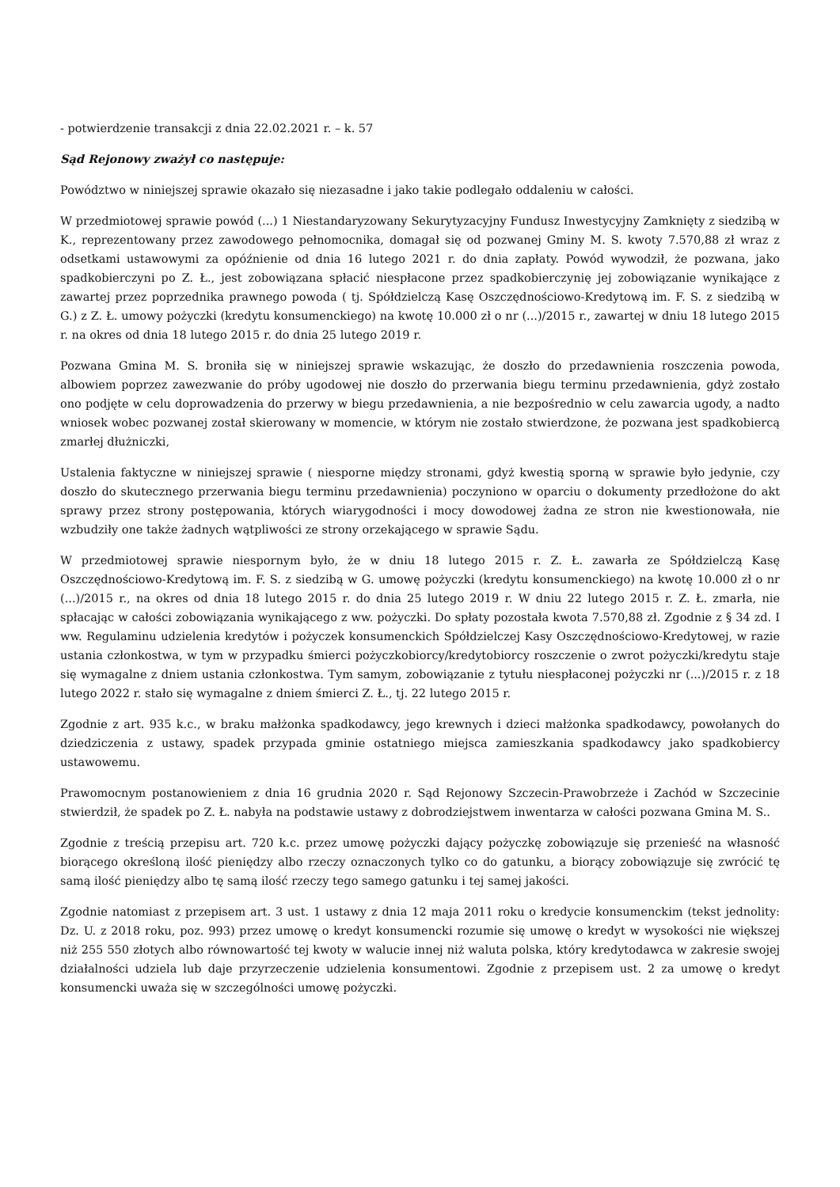- potwierdzenie transakcji z dnia 22.02.2021 r. – k. 57
Sąd Rejonowy zważył co następuje:
Powództwo w niniejszej sprawie okazało się niezasadne i jako takie podlegało oddaleniu w całości.
W przedmiotowej sprawie powód (...) 1 Niestandaryzowany Sekurytyzacyjny Fundusz Inwestycyjny Zamknięty z siedzibą w K., reprezentowany przez zawodowego pełnomocnika, domagał się od pozwanej Gminy M. S. kwoty 7.570,88 zł wraz z odsetkami ustawowymi za opóźnienie od dnia 16 lutego 2021 r. do dnia zapłaty. Powód wywodził, że pozwana, jako spadkobierczyni po Z. Ł., jest zobowiązana spłacić niespłacone przez spadkobierczynię jej zobowiązanie wynikające z zawartej przez poprzednika prawnego powoda ( tj. Spółdzielczą Kasę Oszczędnościowo-Kredytową im. F. S. z siedzibą w G.) z Z. Ł. umowy pożyczki (kredytu konsumenckiego) na kwotę 10.000 zł o nr (...)/2015 r., zawartej w dniu 18 lutego 2015 r. na okres od dnia 18 lutego 2015 r. do dnia 25 lutego 2019 r.
Pozwana Gmina M. S. broniła się w niniejszej sprawie wskazując, że doszło do przedawnienia roszczenia powoda, albowiem poprzez zawezwanie do próby ugodowej nie doszło do przerwania biegu terminu przedawnienia, gdyż zostało ono podjęte w celu doprowadzenia do przerwy w biegu przedawnienia, a nie bezpośrednio w celu zawarcia ugody, a nadto wniosek wobec pozwanej został skierowany w momencie, w którym nie zostało stwierdzone, że pozwana jest spadkobiercą zmarłej dłużniczki,
Ustalenia faktyczne w niniejszej sprawie ( niesporne między stronami, gdyż kwestią sporną w sprawie było jedynie, czy doszło do skutecznego przerwania biegu terminu przedawnienia) poczyniono w oparciu o dokumenty przedłożone do akt sprawy przez strony postępowania, których wiarygodności i mocy dowodowej żadna ze stron nie kwestionowała, nie wzbudziły one także żadnych wątpliwości ze strony orzekającego w sprawie Sądu.
W przedmiotowej sprawie niespornym było, że w dniu 18 lutego 2015 r. Z. Ł. zawarła ze Spółdzielczą Kasę Oszczędnościowo-Kredytową im. F. S. z siedzibą w G. umowę pożyczki (kredytu konsumenckiego) na kwotę 10.000 zł o nr (...)/2015 r., na okres od dnia 18 lutego 2015 r. do dnia 25 lutego 2019 r. W dniu 22 lutego 2015 r. Z. Ł. zmarła, nie spłacając w całości zobowiązania wynikającego z ww. pożyczki. Do spłaty pozostała kwota 7.570,88 zł. Zgodnie z § 34 zd. I ww. Regulaminu udzielenia kredytów i pożyczek konsumenckich Spółdzielczej Kasy Oszczędnościowo-Kredytowej, w razie ustania członkostwa, w tym w przypadku śmierci pożyczkobiorcy/kredytobiorcy roszczenie o zwrot pożyczki/kredytu staje się wymagalne z dniem ustania członkostwa. Tym samym, zobowiązanie z tytułu niespłaconej pożyczki nr (...)/2015 r. z 18 lutego 2022 r. stało się wymagalne z dniem śmierci Z. Ł., tj. 22 lutego 2015 r.
Zgodnie z art. 935 k.c., w braku małżonka spadkodawcy, jego krewnych i dzieci małżonka spadkodawcy, powołanych do dziedziczenia z ustawy, spadek przypada gminie ostatniego miejsca zamieszkania spadkodawcy jako spadkobiercy ustawowemu.
Prawomocnym postanowieniem z dnia 16 grudnia 2020 r. Sąd Rejonowy Szczecin-Prawobrzeże i Zachód w Szczecinie stwierdził, że spadek po Z. Ł. nabyła na podstawie ustawy z dobrodziejstwem inwentarza w całości pozwana Gmina M. S..
Zgodnie z treścią przepisu art. 720 k.c. przez umowę pożyczki dający pożyczkę zobowiązuje się przenieść na własność biorącego określoną ilość pieniędzy albo rzeczy oznaczonych tylko co do gatunku, a biorący zobowiązuje się zwrócić tę samą ilość pieniędzy albo tę samą ilość rzeczy tego samego gatunku i tej samej jakości.
Zgodnie natomiast z przepisem art. 3 ust. 1 ustawy z dnia 12 maja 2011 roku o kredycie konsumenckim (tekst jednolity: Dz. U. z 2018 roku, poz. 993) przez umowę o kredyt konsumencki rozumie się umowę o kredyt w wysokości nie większej niż 255 550 złotych albo równowartość tej kwoty w walucie innej niż waluta polska, który kredytodawca w zakresie swojej działalności udziela lub daje przyrzeczenie udzielenia konsumentowi. Zgodnie z przepisem ust. 2 za umowę o kredyt konsumencki uważa się w szczególności umowę pożyczki.